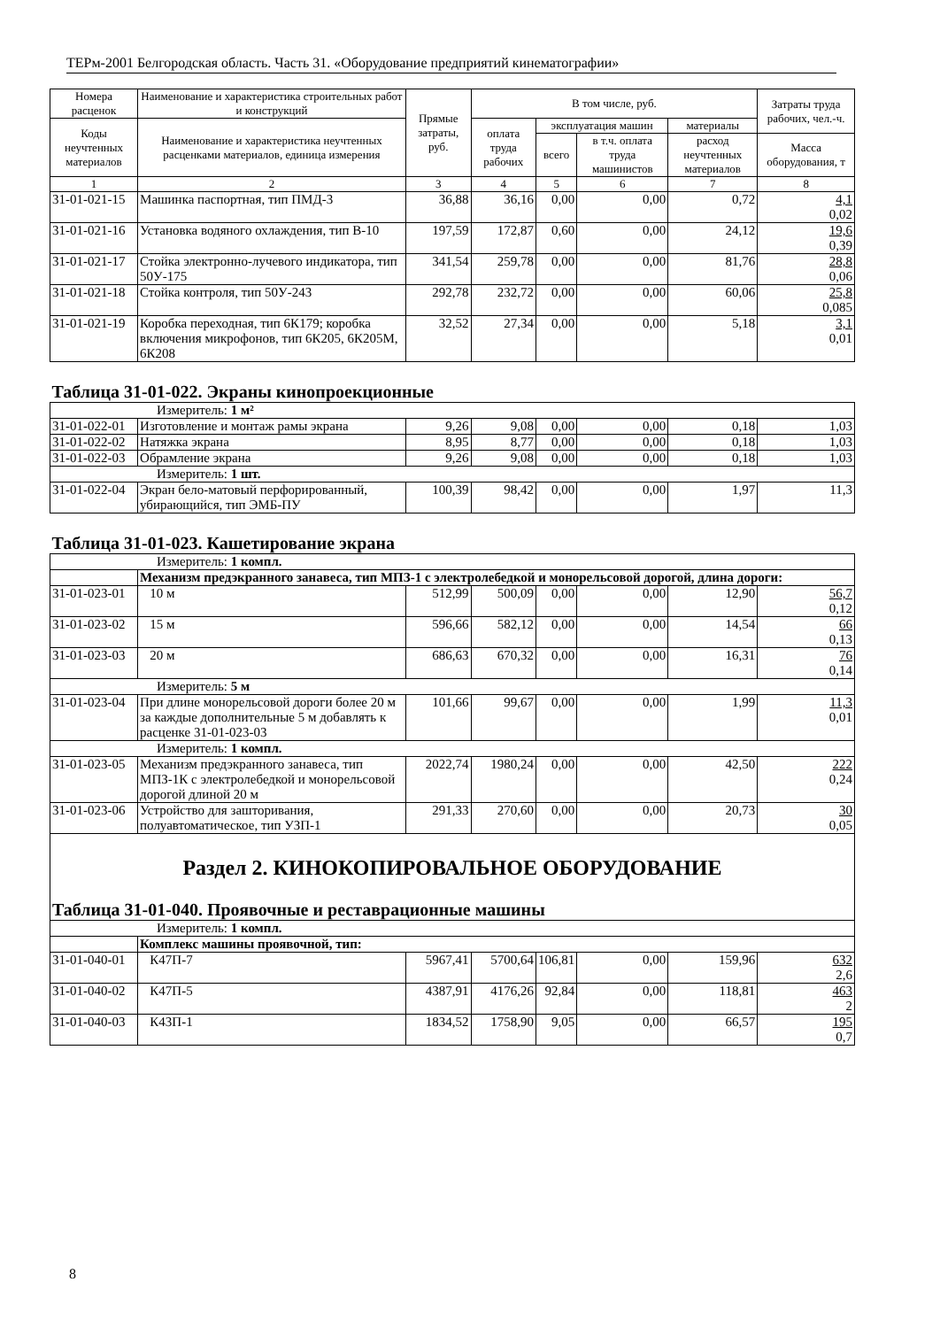ТЕРм-2001 Белгородская область. Часть 31. «Оборудование предприятий кинематографии»
| Номера расценок | Наименование и характеристика строительных работ и конструкций | Прямые затраты, руб. | В том числе, руб. | | | | Затраты труда рабочих, чел.-ч. |
| --- | --- | --- | --- | --- | --- | --- | --- |
| Коды неучтенных материалов | Наименование и характеристика неучтенных расценками материалов, единица измерения | | оплата труда рабочих | эксплуатация машин | | материалы | |
| | | | | всего | в т.ч. оплата труда машинистов | расход неучтенных материалов | Масса оборудования, т |
| 1 | 2 | 3 | 4 | 5 | 6 | 7 | 8 |
| 31-01-021-15 | Машинка паспортная, тип ПМД-3 | 36,88 | 36,16 | 0,00 | 0,00 | 0,72 | 4,1 0,02 |
| 31-01-021-16 | Установка водяного охлаждения, тип В-10 | 197,59 | 172,87 | 0,60 | 0,00 | 24,12 | 19,6 0,39 |
| 31-01-021-17 | Стойка электронно-лучевого индикатора, тип 50У-175 | 341,54 | 259,78 | 0,00 | 0,00 | 81,76 | 28,8 0,06 |
| 31-01-021-18 | Стойка контроля, тип 50У-243 | 292,78 | 232,72 | 0,00 | 0,00 | 60,06 | 25,8 0,085 |
| 31-01-021-19 | Коробка переходная, тип 6К179; коробка включения микрофонов, тип 6К205, 6К205М, 6К208 | 32,52 | 27,34 | 0,00 | 0,00 | 5,18 | 3,1 0,01 |
| Таблица 31-01-022. Экраны кинопроекционные | | | | | | | |
| Измеритель: 1 м² | | | | | | | |
| 31-01-022-01 | Изготовление и монтаж рамы экрана | 9,26 | 9,08 | 0,00 | 0,00 | 0,18 | 1,03 |
| 31-01-022-02 | Натяжка экрана | 8,95 | 8,77 | 0,00 | 0,00 | 0,18 | 1,03 |
| 31-01-022-03 | Обрамление экрана | 9,26 | 9,08 | 0,00 | 0,00 | 0,18 | 1,03 |
| Измеритель: 1 шт. | | | | | | | |
| 31-01-022-04 | Экран бело-матовый перфорированный, убирающийся, тип ЭМБ-ПУ | 100,39 | 98,42 | 0,00 | 0,00 | 1,97 | 11,3 |
| Таблица 31-01-023. Кашетирование экрана | | | | | | | |
| Измеритель: 1 компл. | | | | | | | |
| | Механизм предэкранного занавеса, тип МПЗ-1 с электролебедкой и монорельсовой дорогой, длина дороги: | | | | | | |
| 31-01-023-01 | 10 м | 512,99 | 500,09 | 0,00 | 0,00 | 12,90 | 56,7 0,12 |
| 31-01-023-02 | 15 м | 596,66 | 582,12 | 0,00 | 0,00 | 14,54 | 66 0,13 |
| 31-01-023-03 | 20 м | 686,63 | 670,32 | 0,00 | 0,00 | 16,31 | 76 0,14 |
| Измеритель: 5 м | | | | | | | |
| 31-01-023-04 | При длине монорельсовой дороги более 20 м за каждые дополнительные 5 м добавлять к расценке 31-01-023-03 | 101,66 | 99,67 | 0,00 | 0,00 | 1,99 | 11,3 0,01 |
| Измеритель: 1 компл. | | | | | | | |
| 31-01-023-05 | Механизм предэкранного занавеса, тип МПЗ-1К с электролебедкой и монорельсовой дорогой длиной 20 м | 2022,74 | 1980,24 | 0,00 | 0,00 | 42,50 | 222 0,24 |
| 31-01-023-06 | Устройство для зашторивания, полуавтоматическое, тип УЗП-1 | 291,33 | 270,60 | 0,00 | 0,00 | 20,73 | 30 0,05 |
| Раздел 2. КИНОКОПИРОВАЛЬНОЕ ОБОРУДОВАНИЕ | | | | | | | |
| Таблица 31-01-040. Проявочные и реставрационные машины | | | | | | | |
| Измеритель: 1 компл. | | | | | | | |
| | Комплекс машины проявочной, тип: | | | | | | |
| 31-01-040-01 | К47П-7 | 5967,41 | 5700,64 | 106,81 | 0,00 | 159,96 | 632 2,6 |
| 31-01-040-02 | К47П-5 | 4387,91 | 4176,26 | 92,84 | 0,00 | 118,81 | 463 2 |
| 31-01-040-03 | К43П-1 | 1834,52 | 1758,90 | 9,05 | 0,00 | 66,57 | 195 0,7 |
8